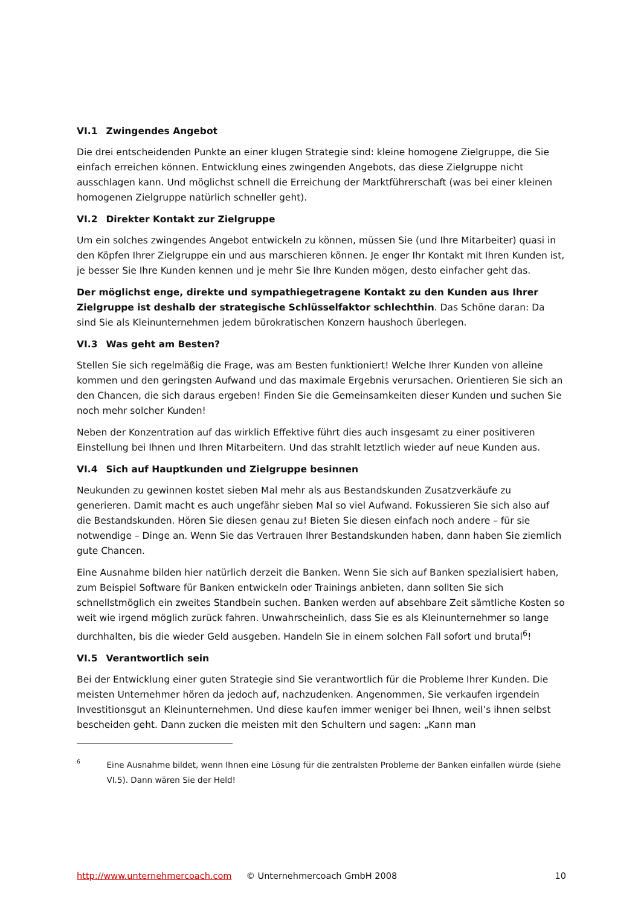VI.1 Zwingendes Angebot
Die drei entscheidenden Punkte an einer klugen Strategie sind: kleine homogene Zielgruppe, die Sie einfach erreichen können. Entwicklung eines zwingenden Angebots, das diese Zielgruppe nicht ausschlagen kann. Und möglichst schnell die Erreichung der Marktführerschaft (was bei einer kleinen homogenen Zielgruppe natürlich schneller geht).
VI.2 Direkter Kontakt zur Zielgruppe
Um ein solches zwingendes Angebot entwickeln zu können, müssen Sie (und Ihre Mitarbeiter) quasi in den Köpfen Ihrer Zielgruppe ein und aus marschieren können. Je enger Ihr Kontakt mit Ihren Kunden ist, je besser Sie Ihre Kunden kennen und je mehr Sie Ihre Kunden mögen, desto einfacher geht das.
Der möglichst enge, direkte und sympathiegetragene Kontakt zu den Kunden aus Ihrer Zielgruppe ist deshalb der strategische Schlüsselfaktor schlechthin. Das Schöne daran: Da sind Sie als Kleinunternehmen jedem bürokratischen Konzern haushoch überlegen.
VI.3 Was geht am Besten?
Stellen Sie sich regelmäßig die Frage, was am Besten funktioniert! Welche Ihrer Kunden von alleine kommen und den geringsten Aufwand und das maximale Ergebnis verursachen. Orientieren Sie sich an den Chancen, die sich daraus ergeben! Finden Sie die Gemeinsamkeiten dieser Kunden und suchen Sie noch mehr solcher Kunden!
Neben der Konzentration auf das wirklich Effektive führt dies auch insgesamt zu einer positiveren Einstellung bei Ihnen und Ihren Mitarbeitern. Und das strahlt letztlich wieder auf neue Kunden aus.
VI.4 Sich auf Hauptkunden und Zielgruppe besinnen
Neukunden zu gewinnen kostet sieben Mal mehr als aus Bestandskunden Zusatzverkäufe zu generieren. Damit macht es auch ungefähr sieben Mal so viel Aufwand. Fokussieren Sie sich also auf die Bestandskunden. Hören Sie diesen genau zu! Bieten Sie diesen einfach noch andere – für sie notwendige – Dinge an. Wenn Sie das Vertrauen Ihrer Bestandskunden haben, dann haben Sie ziemlich gute Chancen.
Eine Ausnahme bilden hier natürlich derzeit die Banken. Wenn Sie sich auf Banken spezialisiert haben, zum Beispiel Software für Banken entwickeln oder Trainings anbieten, dann sollten Sie sich schnellstmöglich ein zweites Standbein suchen. Banken werden auf absehbare Zeit sämtliche Kosten so weit wie irgend möglich zurück fahren. Unwahrscheinlich, dass Sie es als Kleinunternehmer so lange durchhalten, bis die wieder Geld ausgeben. Handeln Sie in einem solchen Fall sofort und brutal<sup>6</sup>!
VI.5 Verantwortlich sein
Bei der Entwicklung einer guten Strategie sind Sie verantwortlich für die Probleme Ihrer Kunden. Die meisten Unternehmer hören da jedoch auf, nachzudenken. Angenommen, Sie verkaufen irgendein Investitionsgut an Kleinunternehmen. Und diese kaufen immer weniger bei Ihnen, weil’s ihnen selbst bescheiden geht. Dann zucken die meisten mit den Schultern und sagen: „Kann man
<sup>6</sup>
Eine Ausnahme bildet, wenn Ihnen eine Lösung für die zentralsten Probleme der Banken einfallen würde (siehe VI.5). Dann wären Sie der Held!
http://www.unternehmercoach.com © Unternehmercoach GmbH 2008 10